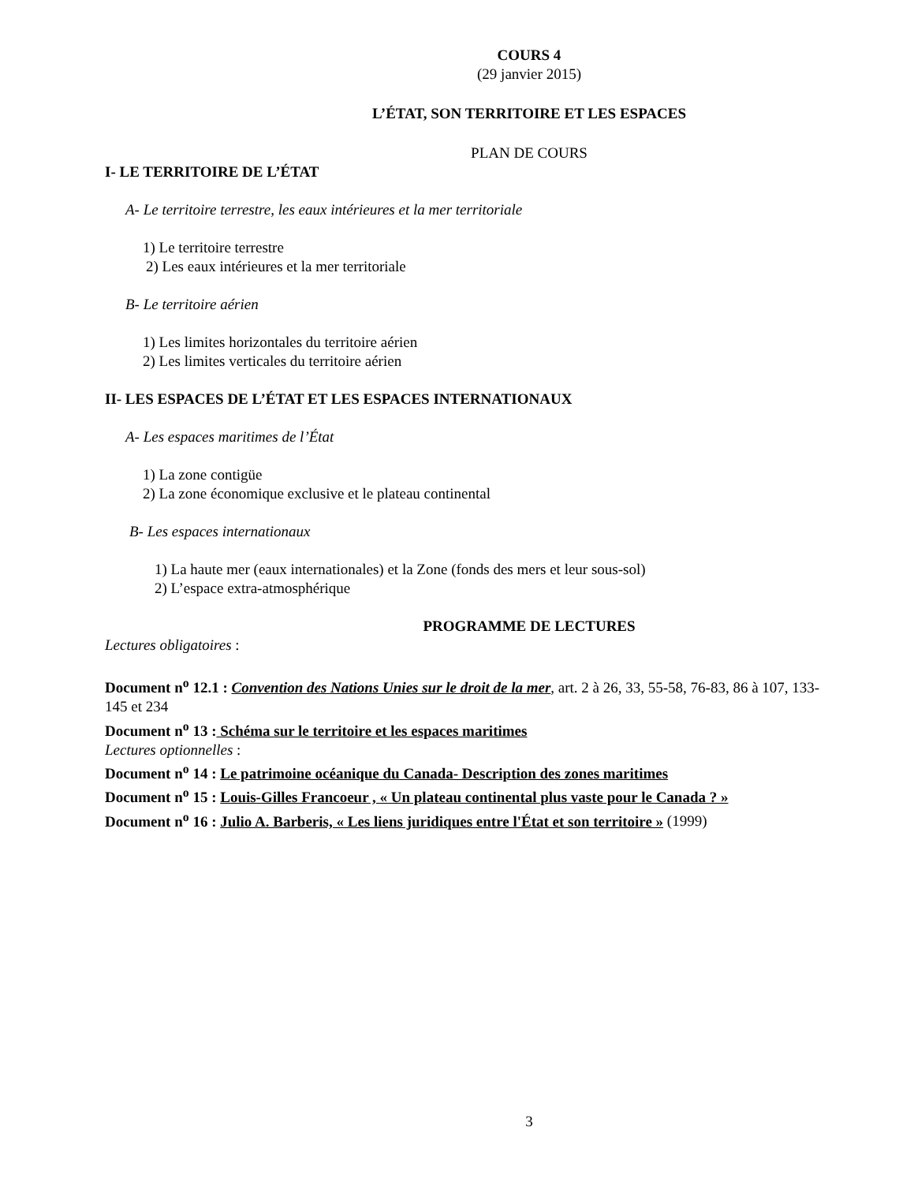COURS 4
(29 janvier 2015)
L’ÉTAT, SON TERRITOIRE ET LES ESPACES
PLAN DE COURS
I- LE TERRITOIRE DE L’ÉTAT
A- Le territoire terrestre, les eaux intérieures et la mer territoriale
1) Le territoire terrestre
2) Les eaux intérieures et la mer territoriale
B- Le territoire aérien
1) Les limites horizontales du territoire aérien
2) Les limites verticales du territoire aérien
II- LES ESPACES DE L’ÉTAT ET LES ESPACES INTERNATIONAUX
A- Les espaces maritimes de l’État
1) La zone contigüe
2) La zone économique exclusive et le plateau continental
B- Les espaces internationaux
1) La haute mer (eaux internationales) et la Zone (fonds des mers et leur sous-sol)
2) L’espace extra-atmosphérique
PROGRAMME DE LECTURES
Lectures obligatoires :
Document n<sup>o</sup> 12.1 : Convention des Nations Unies sur le droit de la mer, art. 2 à 26, 33, 55-58, 76-83, 86 à 107, 133-145 et 234
Document n<sup>o</sup> 13 : Schéma sur le territoire et les espaces maritimes
Lectures optionnelles :
Document n<sup>o</sup> 14 : Le patrimoine océanique du Canada- Description des zones maritimes
Document n<sup>o</sup> 15 : Louis-Gilles Francoeur , « Un plateau continental plus vaste pour le Canada ? »
Document n<sup>o</sup> 16 : Julio A. Barberis, « Les liens juridiques entre l'État et son territoire » (1999)
3